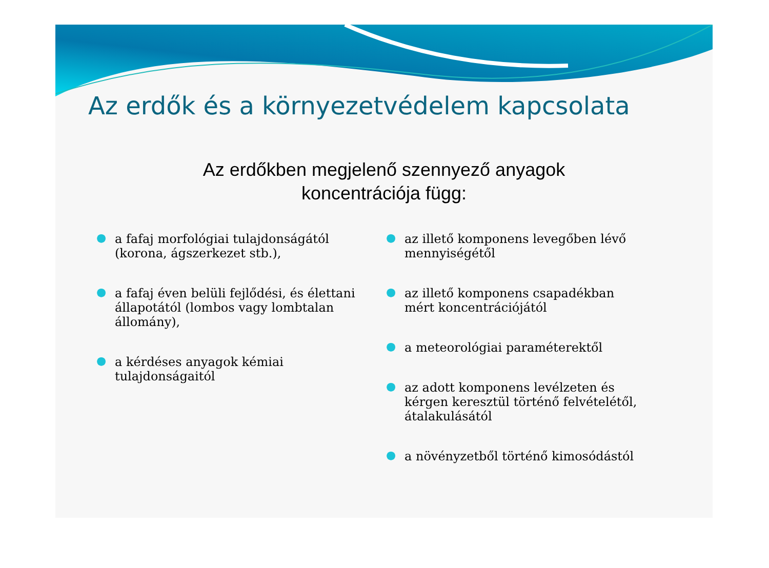Az erdők és a környezetvédelem kapcsolata
Az erdőkben megjelenő szennyező anyagok
koncentrációja függ:
● a fafaj morfológiai tulajdonságától (korona, ágszerkezet stb.),
● a fafaj éven belüli fejlődési, és élettani állapotától (lombos vagy lombtalan állomány),
● a kérdéses anyagok kémiai tulajdonságaitól
● az illető komponens levegőben lévő mennyiségétől
● az illető komponens csapadékban mért koncentrációjától
● a meteorológiai paraméterektől
● az adott komponens levélzeten és kérgen keresztül történő felvételétől, átalakulásától
● a növényzetből történő kimosódástól